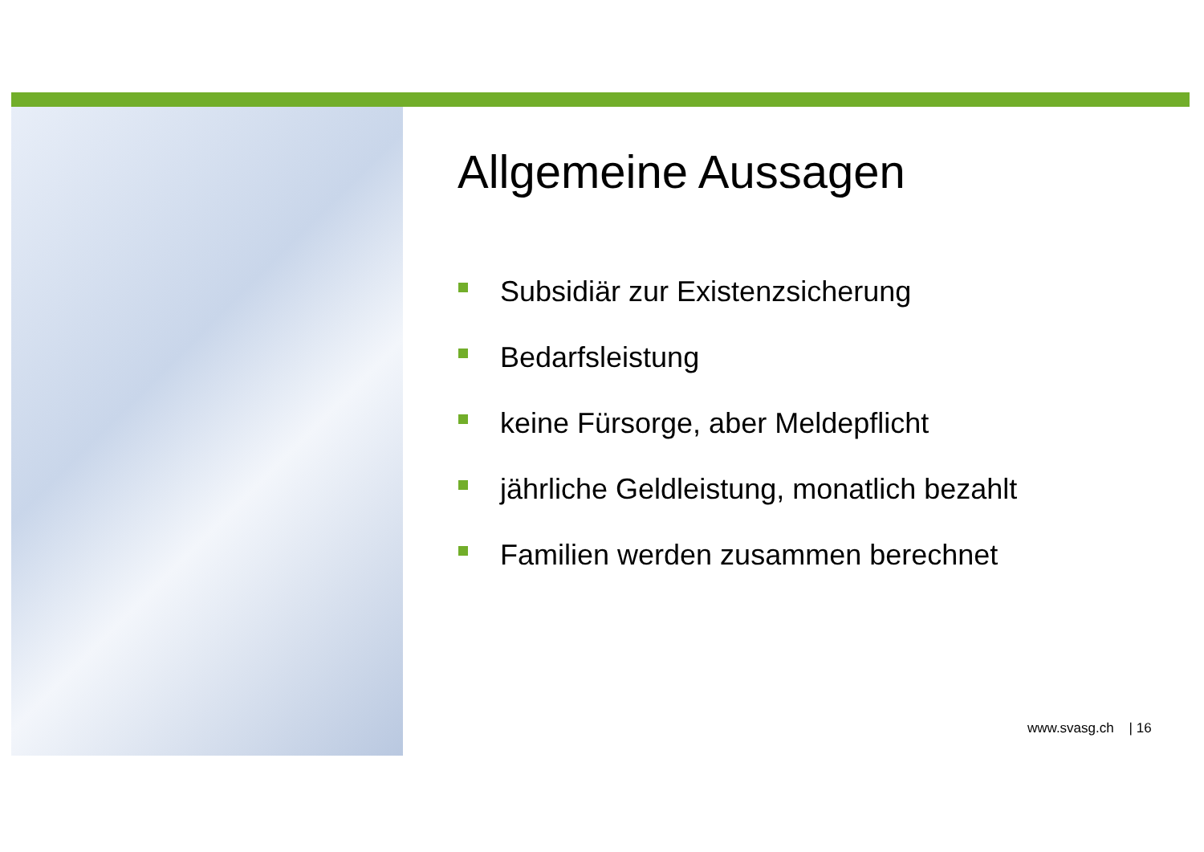Allgemeine Aussagen
Subsidiär zur Existenzsicherung
Bedarfsleistung
keine Fürsorge, aber Meldepflicht
jährliche Geldleistung, monatlich bezahlt
Familien werden zusammen berechnet
www.svasg.ch | 16